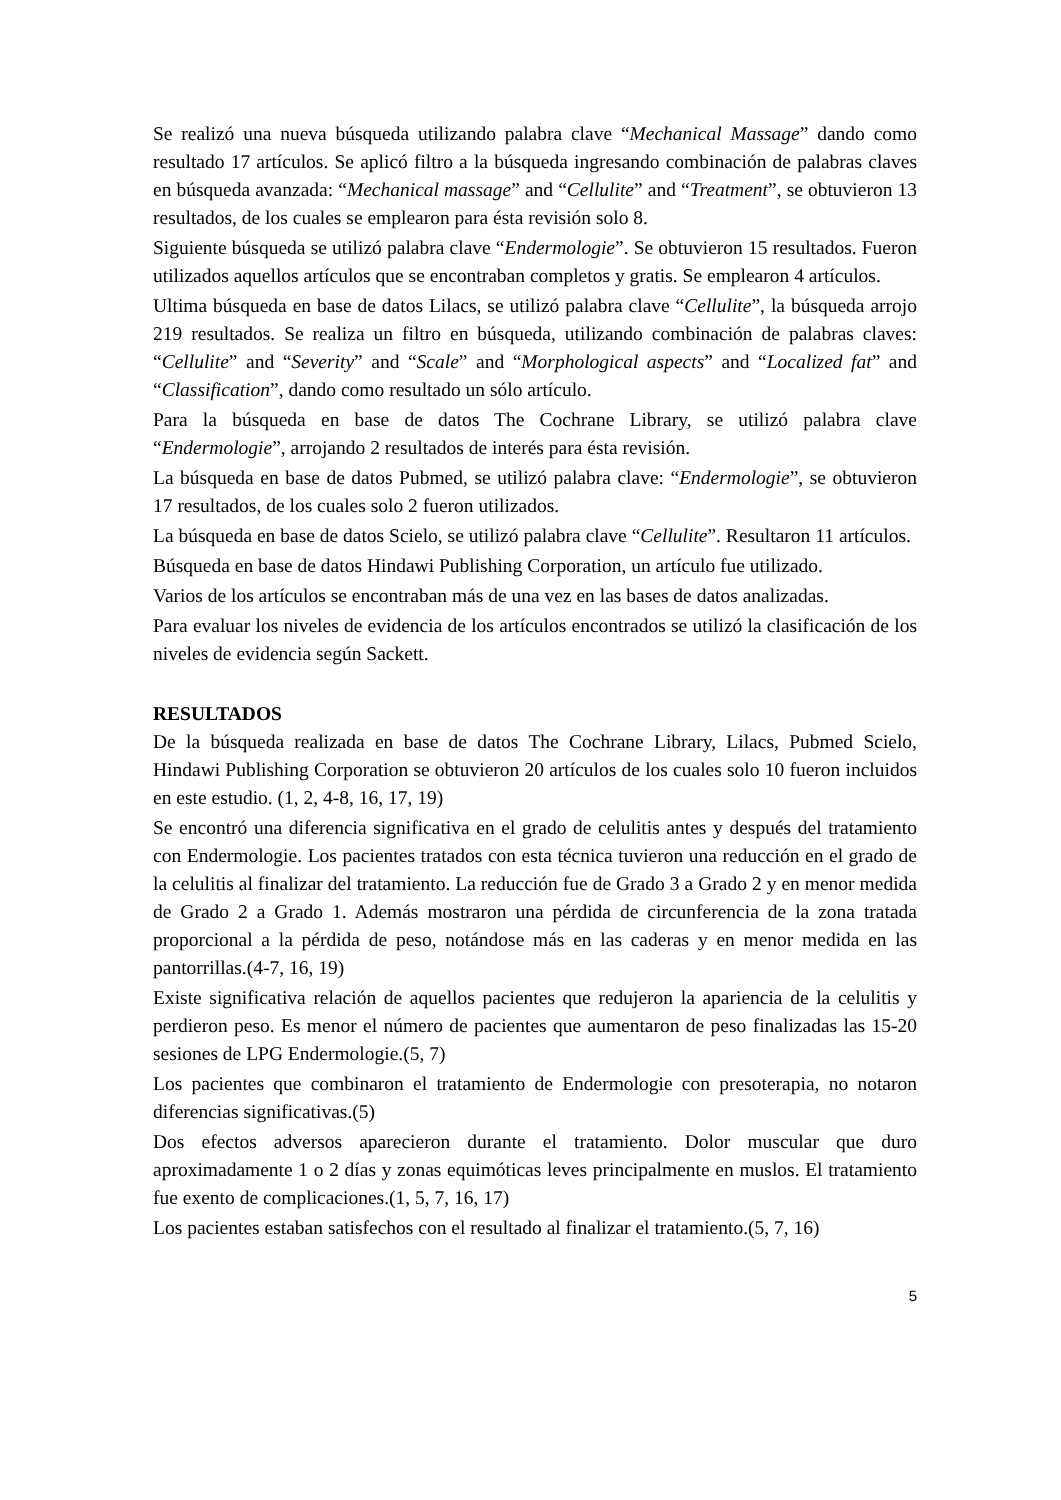Se realizó una nueva búsqueda utilizando palabra clave “Mechanical Massage” dando como resultado 17 artículos. Se aplicó filtro a la búsqueda ingresando combinación de palabras claves en búsqueda avanzada: “Mechanical massage” and “Cellulite” and “Treatment”, se obtuvieron 13 resultados, de los cuales se emplearon para ésta revisión solo 8.
Siguiente búsqueda se utilizó palabra clave “Endermologie”. Se obtuvieron 15 resultados. Fueron utilizados aquellos artículos que se encontraban completos y gratis. Se emplearon 4 artículos.
Ultima búsqueda en base de datos Lilacs, se utilizó palabra clave “Cellulite”, la búsqueda arrojo 219 resultados. Se realiza un filtro en búsqueda, utilizando combinación de palabras claves: “Cellulite” and “Severity” and “Scale” and “Morphological aspects” and “Localized fat” and “Classification”, dando como resultado un sólo artículo.
Para la búsqueda en base de datos The Cochrane Library, se utilizó palabra clave “Endermologie”, arrojando 2 resultados de interés para ésta revisión.
La búsqueda en base de datos Pubmed, se utilizó palabra clave: “Endermologie”, se obtuvieron 17 resultados, de los cuales solo 2 fueron utilizados.
La búsqueda en base de datos Scielo, se utilizó palabra clave “Cellulite”. Resultaron 11 artículos.
Búsqueda en base de datos Hindawi Publishing Corporation, un artículo fue utilizado.
Varios de los artículos se encontraban más de una vez en las bases de datos analizadas.
Para evaluar los niveles de evidencia de los artículos encontrados se utilizó la clasificación de los niveles de evidencia según Sackett.
RESULTADOS
De la búsqueda realizada en base de datos The Cochrane Library, Lilacs, Pubmed Scielo, Hindawi Publishing Corporation se obtuvieron 20 artículos de los cuales solo 10 fueron incluidos en este estudio. (1, 2, 4-8, 16, 17, 19)
Se encontró una diferencia significativa en el grado de celulitis antes y después del tratamiento con Endermologie. Los pacientes tratados con esta técnica tuvieron una reducción en el grado de la celulitis al finalizar del tratamiento. La reducción fue de Grado 3 a Grado 2 y en menor medida de Grado 2 a Grado 1. Además mostraron una pérdida de circunferencia de la zona tratada proporcional a la pérdida de peso, notándose más en las caderas y en menor medida en las pantorrillas.(4-7, 16, 19)
Existe significativa relación de aquellos pacientes que redujeron la apariencia de la celulitis y perdieron peso. Es menor el número de pacientes que aumentaron de peso finalizadas las 15-20 sesiones de LPG Endermologie.(5, 7)
Los pacientes que combinaron el tratamiento de Endermologie con presoterapia, no notaron diferencias significativas.(5)
Dos efectos adversos aparecieron durante el tratamiento. Dolor muscular que duro aproximadamente 1 o 2 días y zonas equimóticas leves principalmente en muslos. El tratamiento fue exento de complicaciones.(1, 5, 7, 16, 17)
Los pacientes estaban satisfechos con el resultado al finalizar el tratamiento.(5, 7, 16)
5